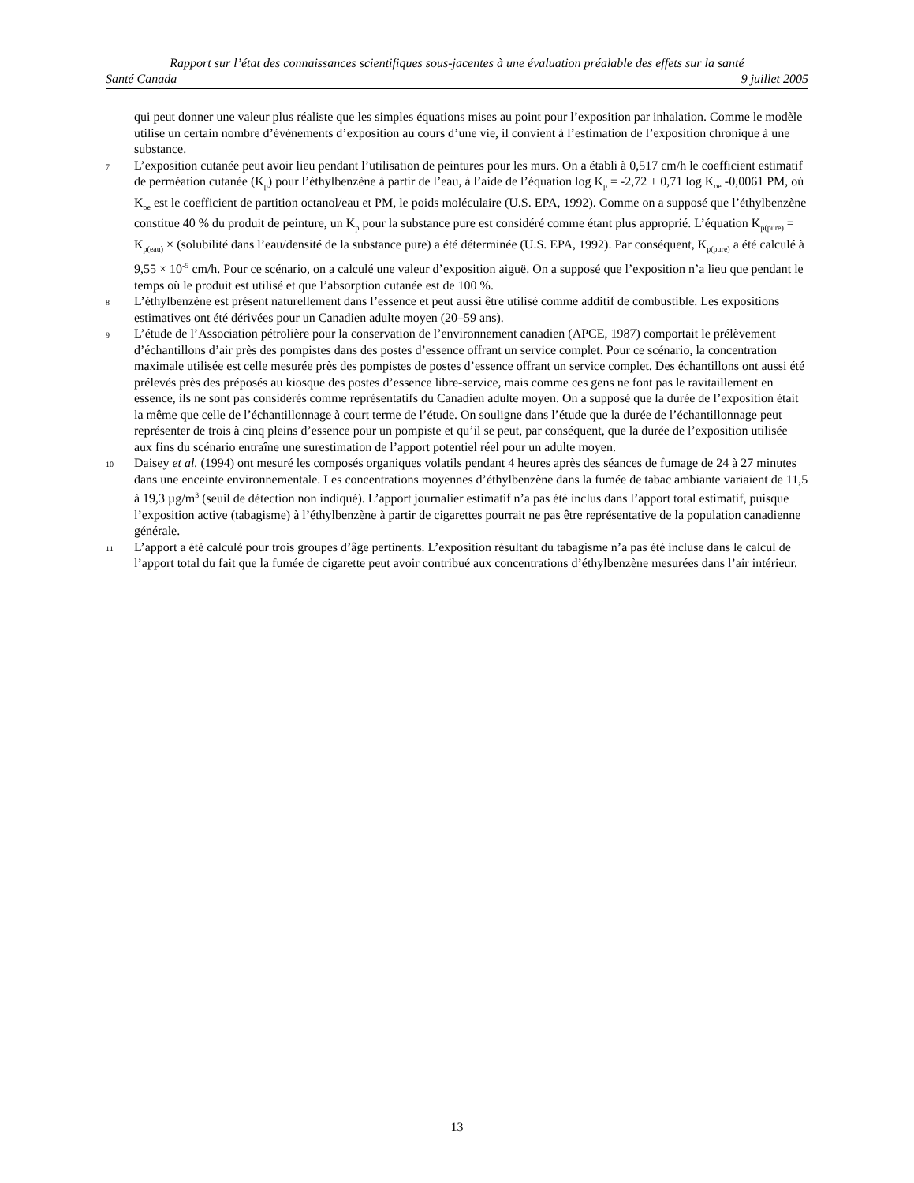Rapport sur l’état des connaissances scientifiques sous-jacentes à une évaluation préalable des effets sur la santé
Santé Canada 9 juillet 2005
qui peut donner une valeur plus réaliste que les simples équations mises au point pour l’exposition par inhalation. Comme le modèle utilise un certain nombre d’événements d’exposition au cours d’une vie, il convient à l’estimation de l’exposition chronique à une substance.
7 L’exposition cutanée peut avoir lieu pendant l’utilisation de peintures pour les murs. On a établi à 0,517 cm/h le coefficient estimatif de perméation cutanée (K<sub>p</sub>) pour l’éthylbenzène à partir de l’eau, à l’aide de l’équation log K<sub>p</sub> = -2,72 + 0,71 log K<sub>oe</sub> -0,0061 PM, où K<sub>oe</sub> est le coefficient de partition octanol/eau et PM, le poids moléculaire (U.S. EPA, 1992). Comme on a supposé que l’éthylbenzène constitue 40 % du produit de peinture, un K<sub>p</sub> pour la substance pure est considéré comme étant plus approprié. L’équation K<sub>p(pure)</sub> = K<sub>p(eau)</sub> × (solubilité dans l’eau/densité de la substance pure) a été déterminée (U.S. EPA, 1992). Par conséquent, K<sub>p(pure)</sub> a été calculé à 9,55 × 10<sup>-5</sup> cm/h. Pour ce scénario, on a calculé une valeur d’exposition aiguë. On a supposé que l’exposition n’a lieu que pendant le temps où le produit est utilisé et que l’absorption cutanée est de 100 %.
8 L’éthylbenzène est présent naturellement dans l’essence et peut aussi être utilisé comme additif de combustible. Les expositions estimatives ont été dérivées pour un Canadien adulte moyen (20–59 ans).
9 L’étude de l’Association pétrolière pour la conservation de l’environnement canadien (APCE, 1987) comportait le prélèvement d’échantillons d’air près des pompistes dans des postes d’essence offrant un service complet. Pour ce scénario, la concentration maximale utilisée est celle mesurée près des pompistes de postes d’essence offrant un service complet. Des échantillons ont aussi été prélevés près des préposés au kiosque des postes d’essence libre-service, mais comme ces gens ne font pas le ravitaillement en essence, ils ne sont pas considérés comme représentatifs du Canadien adulte moyen. On a supposé que la durée de l’exposition était la même que celle de l’échantillonnage à court terme de l’étude. On souligne dans l’étude que la durée de l’échantillonnage peut représenter de trois à cinq pleins d’essence pour un pompiste et qu’il se peut, par conséquent, que la durée de l’exposition utilisée aux fins du scénario entraîne une surestimation de l’apport potentiel réel pour un adulte moyen.
10 Daisey et al. (1994) ont mesuré les composés organiques volatils pendant 4 heures après des séances de fumage de 24 à 27 minutes dans une enceinte environnementale. Les concentrations moyennes d’éthylbenzène dans la fumée de tabac ambiante variaient de 11,5 à 19,3 µg/m<sup>3</sup> (seuil de détection non indiqué). L’apport journalier estimatif n’a pas été inclus dans l’apport total estimatif, puisque l’exposition active (tabagisme) à l’éthylbenzène à partir de cigarettes pourrait ne pas être représentative de la population canadienne générale.
11 L’apport a été calculé pour trois groupes d’âge pertinents. L’exposition résultant du tabagisme n’a pas été incluse dans le calcul de l’apport total du fait que la fumée de cigarette peut avoir contribué aux concentrations d’éthylbenzène mesurées dans l’air intérieur.
13